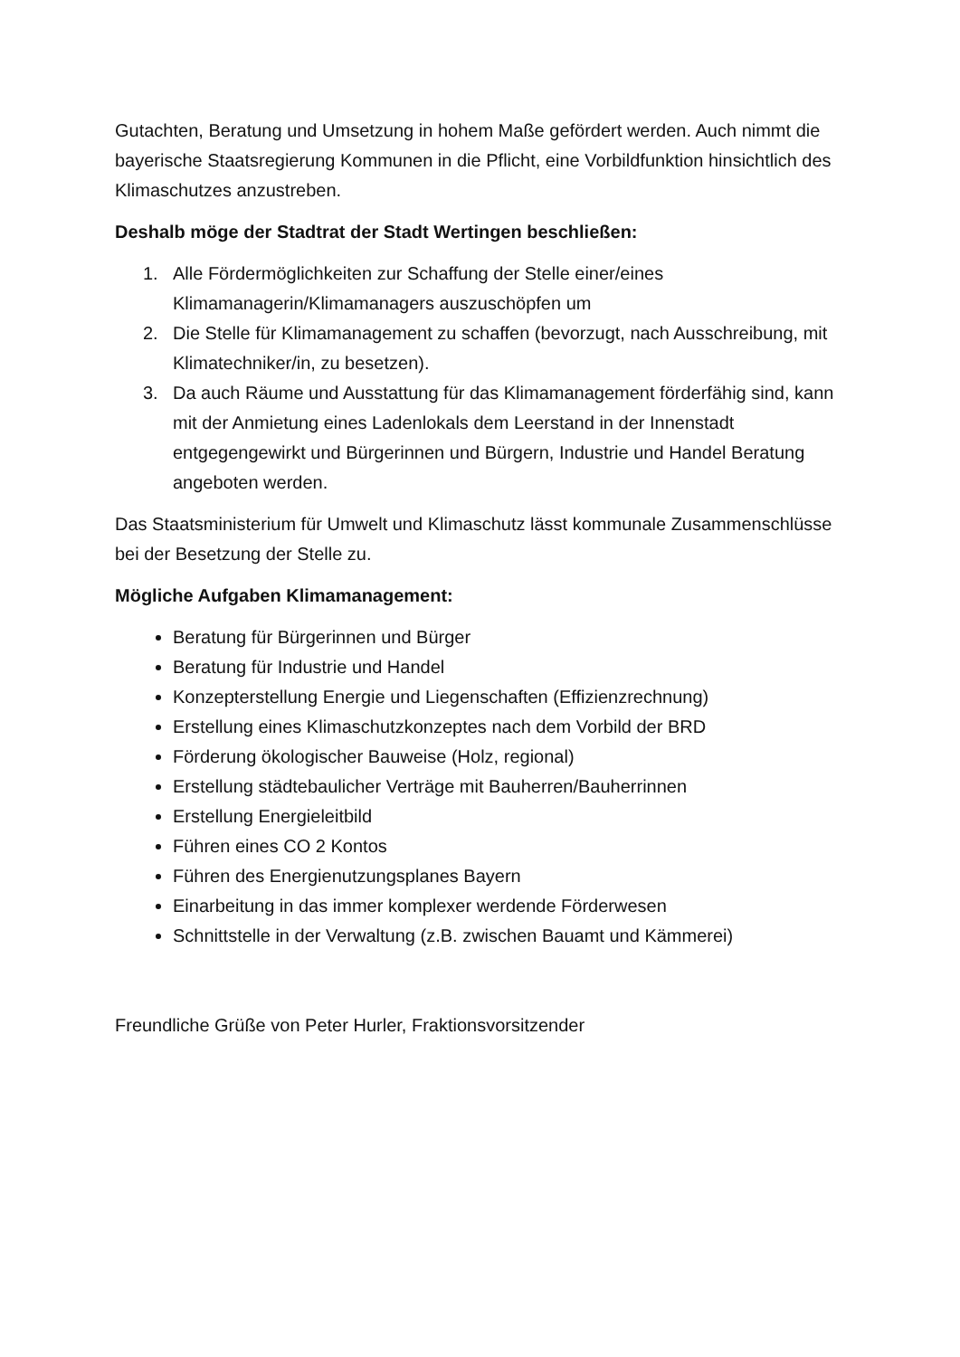Gutachten, Beratung und Umsetzung in hohem Maße gefördert werden. Auch nimmt die bayerische Staatsregierung Kommunen in die Pflicht, eine Vorbildfunktion hinsichtlich des Klimaschutzes anzustreben.
Deshalb möge der Stadtrat der Stadt Wertingen beschließen:
1. Alle Fördermöglichkeiten zur Schaffung der Stelle einer/eines Klimamanagerin/Klimamanagers auszuschöpfen um
2. Die Stelle für Klimamanagement zu schaffen (bevorzugt, nach Ausschreibung, mit Klimatechniker/in, zu besetzen).
3. Da auch Räume und Ausstattung für das Klimamanagement förderfähig sind, kann mit der Anmietung eines Ladenlokals dem Leerstand in der Innenstadt entgegengewirkt und Bürgerinnen und Bürgern, Industrie und Handel Beratung angeboten werden.
Das Staatsministerium für Umwelt und Klimaschutz lässt kommunale Zusammenschlüsse bei der Besetzung der Stelle zu.
Mögliche Aufgaben Klimamanagement:
Beratung für Bürgerinnen und Bürger
Beratung für Industrie und Handel
Konzepterstellung Energie und Liegenschaften (Effizienzrechnung)
Erstellung eines Klimaschutzkonzeptes nach dem Vorbild der BRD
Förderung ökologischer Bauweise (Holz, regional)
Erstellung städtebaulicher Verträge mit Bauherren/Bauherrinnen
Erstellung Energieleitbild
Führen eines CO 2 Kontos
Führen des Energienutzungsplanes Bayern
Einarbeitung in das immer komplexer werdende Förderwesen
Schnittstelle in der Verwaltung (z.B. zwischen Bauamt und Kämmerei)
Freundliche Grüße von Peter Hurler, Fraktionsvorsitzender